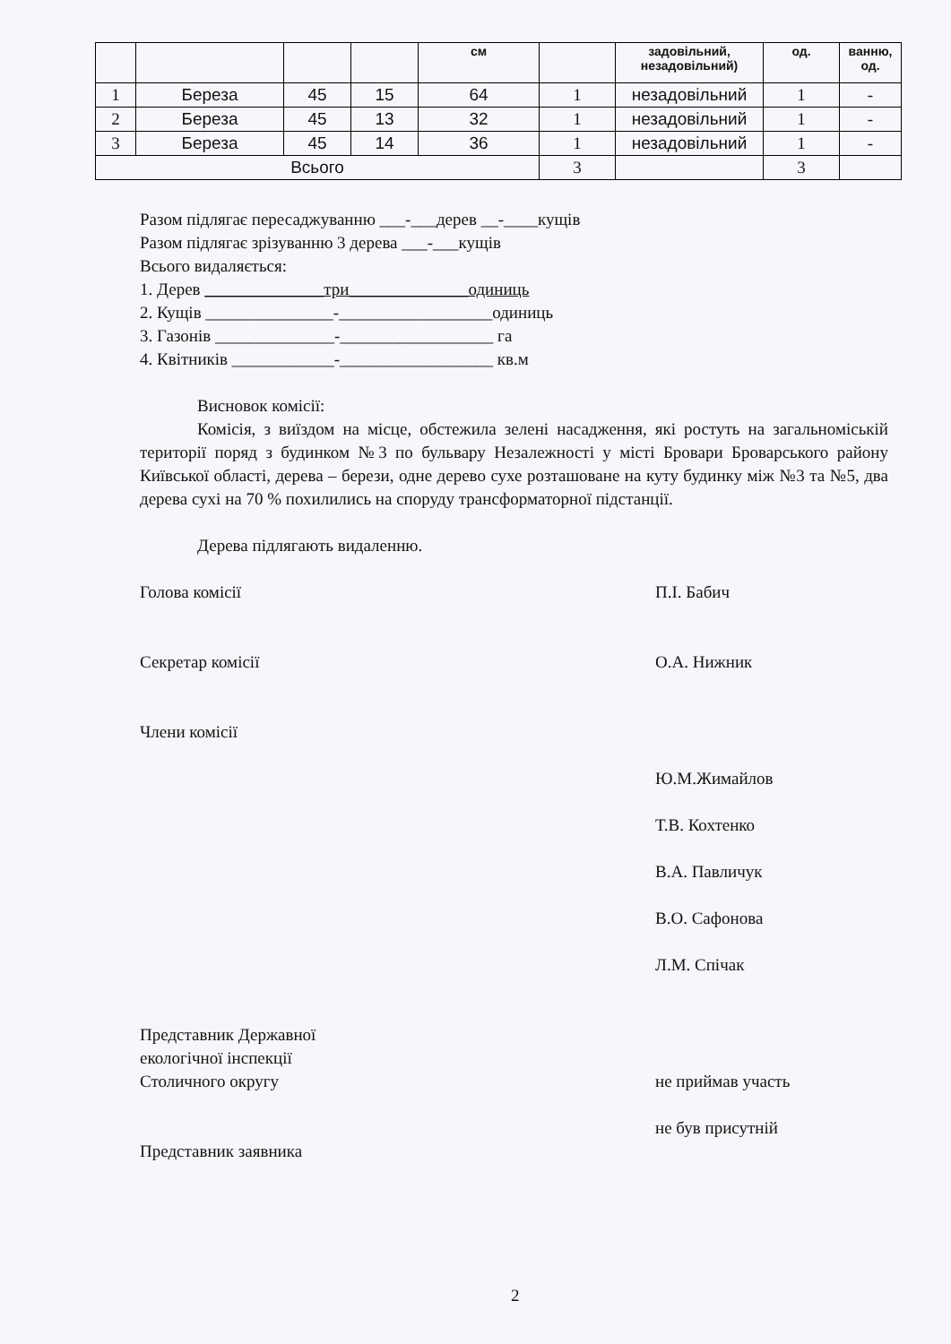| | | | | см | | задовільний, незадовільний) | од. | ванню, од. |
| 1 | Береза | 45 | 15 | 64 | 1 | незадовільний | 1 | - |
| 2 | Береза | 45 | 13 | 32 | 1 | незадовільний | 1 | - |
| 3 | Береза | 45 | 14 | 36 | 1 | незадовільний | 1 | - |
| Всього | | | | | 3 | | 3 | |
Разом підлягає пересаджуванню ___-___дерев __-____кущів
Разом підлягає зрізуванню 3 дерева ___-___кущів
Всього видаляється:
1. Дерев ______________три______________одиниць
2. Кущів _______________-__________________одиниць
3. Газонів ______________-__________________ га
4. Квітників ____________-__________________ кв.м
Висновок комісії:
Комісія, з виїздом на місце, обстежила зелені насадження, які ростуть на загальноміській території поряд з будинком №3 по бульвару Незалежності у місті Бровари Броварського району Київської області, дерева – берези, одне дерево сухе розташоване на куту будинку між №3 та №5, два дерева сухі на 70 % похилились на споруду трансформаторної підстанції.
Дерева підлягають видаленню.
Голова комісії П.І. Бабич
Секретар комісії О.А. Нижник
Члени комісії
Ю.М.Жимайлов
Т.В. Кохтенко
В.А. Павличук
В.О. Сафонова
Л.М. Спічак
Представник Державної
екологічної інспекції
Столичного округу не приймав участь
не був присутній
Представник заявника
2